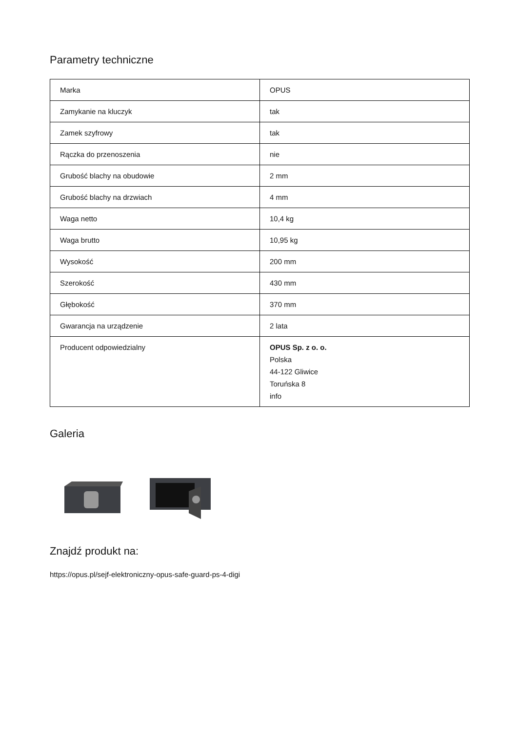Parametry techniczne
| Marka | OPUS |
| Zamykanie na kluczyk | tak |
| Zamek szyfrowy | tak |
| Rączka do przenoszenia | nie |
| Grubość blachy na obudowie | 2 mm |
| Grubość blachy na drzwiach | 4 mm |
| Waga netto | 10,4 kg |
| Waga brutto | 10,95 kg |
| Wysokość | 200 mm |
| Szerokość | 430 mm |
| Głębokość | 370 mm |
| Gwarancja na urządzenie | 2 lata |
| Producent odpowiedzialny | OPUS Sp. z o. o. Polska 44-122 Gliwice Toruńska 8 info |
Galeria
Znajdź produkt na:
https://opus.pl/sejf-elektroniczny-opus-safe-guard-ps-4-digi